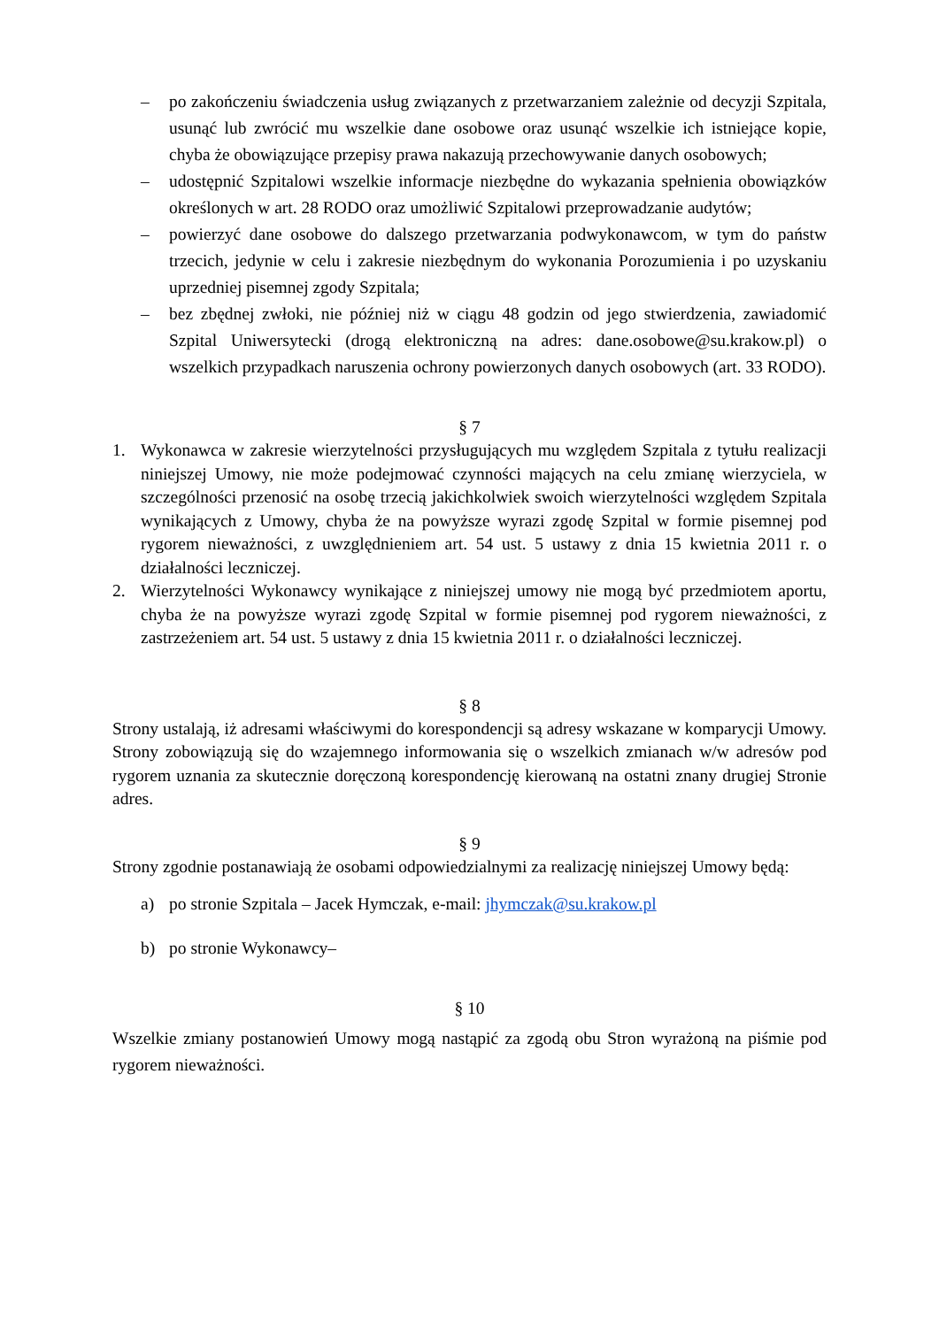– po zakończeniu świadczenia usług związanych z przetwarzaniem zależnie od decyzji Szpitala, usunąć lub zwrócić mu wszelkie dane osobowe oraz usunąć wszelkie ich istniejące kopie, chyba że obowiązujące przepisy prawa nakazują przechowywanie danych osobowych;
– udostępnić Szpitalowi wszelkie informacje niezbędne do wykazania spełnienia obowiązków określonych w art. 28 RODO oraz umożliwić Szpitalowi przeprowadzanie audytów;
– powierzyć dane osobowe do dalszego przetwarzania podwykonawcom, w tym do państw trzecich, jedynie w celu i zakresie niezbędnym do wykonania Porozumienia i po uzyskaniu uprzedniej pisemnej zgody Szpitala;
– bez zbędnej zwłoki, nie później niż w ciągu 48 godzin od jego stwierdzenia, zawiadomić Szpital Uniwersytecki (drogą elektroniczną na adres: dane.osobowe@su.krakow.pl) o wszelkich przypadkach naruszenia ochrony powierzonych danych osobowych (art. 33 RODO).
§ 7
1. Wykonawca w zakresie wierzytelności przysługujących mu względem Szpitala z tytułu realizacji niniejszej Umowy, nie może podejmować czynności mających na celu zmianę wierzyciela, w szczególności przenosić na osobę trzecią jakichkolwiek swoich wierzytelności względem Szpitala wynikających z Umowy, chyba że na powyższe wyrazi zgodę Szpital w formie pisemnej pod rygorem nieważności, z uwzględnieniem art. 54 ust. 5 ustawy z dnia 15 kwietnia 2011 r. o działalności leczniczej.
2. Wierzytelności Wykonawcy wynikające z niniejszej umowy nie mogą być przedmiotem aportu, chyba że na powyższe wyrazi zgodę Szpital w formie pisemnej pod rygorem nieważności, z zastrzeżeniem art. 54 ust. 5 ustawy z dnia 15 kwietnia 2011 r. o działalności leczniczej.
§ 8
Strony ustalają, iż adresami właściwymi do korespondencji są adresy wskazane w komparycji Umowy. Strony zobowiązują się do wzajemnego informowania się o wszelkich zmianach w/w adresów pod rygorem uznania za skutecznie doręczoną korespondencję kierowaną na ostatni znany drugiej Stronie adres.
§ 9
Strony zgodnie postanawiają że osobami odpowiedzialnymi za realizację niniejszej Umowy będą:
a) po stronie Szpitala – Jacek Hymczak, e-mail: jhymczak@su.krakow.pl
b) po stronie Wykonawcy–
§ 10
Wszelkie zmiany postanowień Umowy mogą nastąpić za zgodą obu Stron wyrażoną na piśmie pod rygorem nieważności.